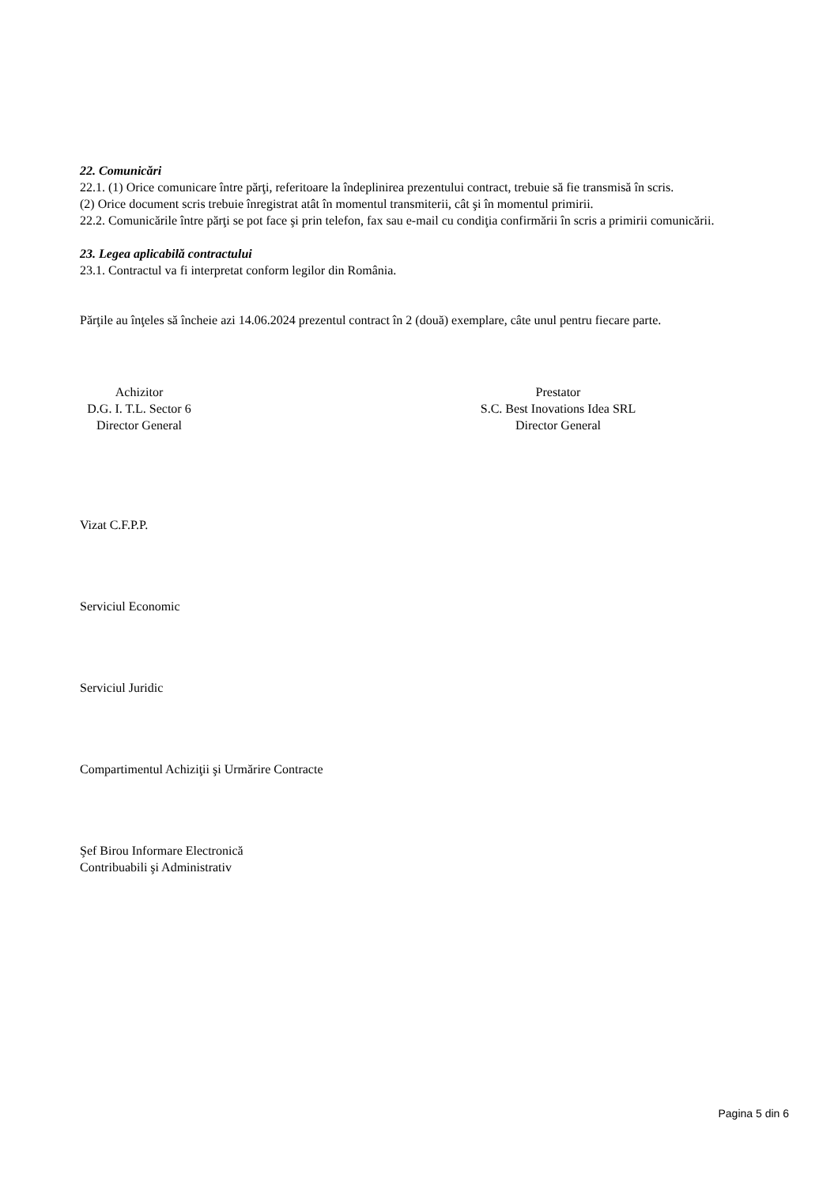22. Comunicări
22.1. (1) Orice comunicare între părţi, referitoare la îndeplinirea prezentului contract, trebuie să fie transmisă în scris.
(2) Orice document scris trebuie înregistrat atât în momentul transmiterii, cât şi în momentul primirii.
22.2. Comunicările între părţi se pot face şi prin telefon, fax sau e-mail cu condiţia confirmării în scris a primirii comunicării.
23. Legea aplicabilă contractului
23.1. Contractul va fi interpretat conform legilor din România.
Părţile au înţeles să încheie azi 14.06.2024 prezentul contract în 2 (două) exemplare, câte unul pentru fiecare parte.
Achizitor
D.G. I. T.L. Sector 6
Director General
Prestator
S.C. Best Inovations Idea SRL
Director General
Vizat C.F.P.P.
Serviciul Economic
Serviciul Juridic
Compartimentul Achiziţii şi Urmărire Contracte
Şef Birou Informare Electronică
Contribuabili şi Administrativ
Pagina 5 din 6